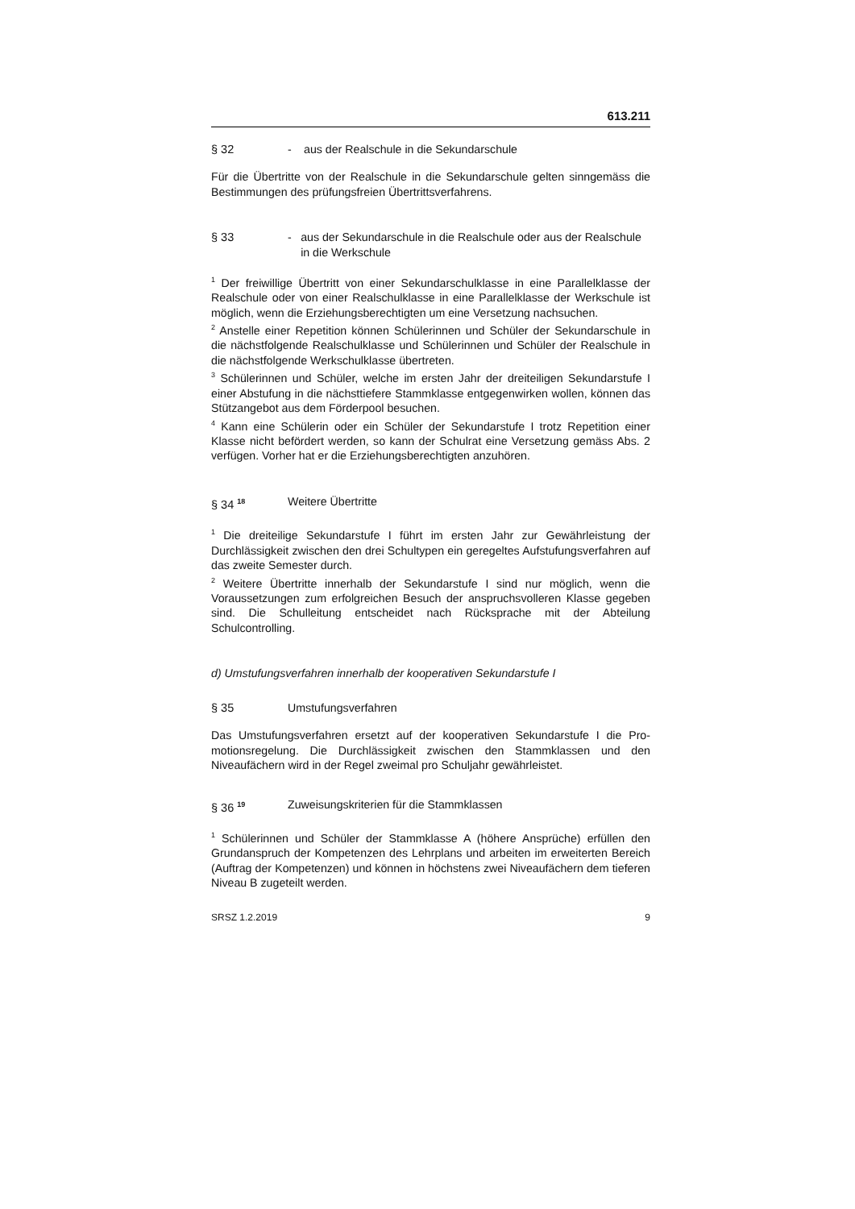613.211
§ 32 - aus der Realschule in die Sekundarschule
Für die Übertritte von der Realschule in die Sekundarschule gelten sinngemäss die Bestimmungen des prüfungsfreien Übertrittsverfahrens.
§ 33 - aus der Sekundarschule in die Realschule oder aus der Real­schule in die Werkschule
<sup>1</sup> Der freiwillige Übertritt von einer Sekundarschulklasse in eine Parallelklasse der Realschule oder von einer Realschulklasse in eine Parallelklasse der Werk­schule ist möglich, wenn die Erziehungsberechtigten um eine Versetzung nach­suchen.
<sup>2</sup> Anstelle einer Repetition können Schülerinnen und Schüler der Sekundarschu­le in die nächstfolgende Realschulklasse und Schülerinnen und Schüler der Realschule in die nächstfolgende Werkschulklasse übertreten.
<sup>3</sup> Schülerinnen und Schüler, welche im ersten Jahr der dreiteiligen Sekundarstu­fe I einer Abstufung in die nächsttiefere Stammklasse entgegenwirken wollen, können das Stützangebot aus dem Förderpool besuchen.
<sup>4</sup> Kann eine Schülerin oder ein Schüler der Sekundarstufe I trotz Repetition einer Klasse nicht befördert werden, so kann der Schulrat eine Versetzung ge­mäss Abs. 2 verfügen. Vorher hat er die Erziehungsberechtigten anzuhören.
§ 34 <sup>18</sup>
Weitere Übertritte
<sup>1</sup> Die dreiteilige Sekundarstufe I führt im ersten Jahr zur Gewährleistung der Durchlässigkeit zwischen den drei Schultypen ein geregeltes Aufstufungsverfah­ren auf das zweite Semester durch.
<sup>2</sup> Weitere Übertritte innerhalb der Sekundarstufe I sind nur möglich, wenn die Voraussetzungen zum erfolgreichen Besuch der anspruchsvolleren Klasse gege­ben sind. Die Schulleitung entscheidet nach Rücksprache mit der Abteilung Schulcontrolling.
d) Umstufungsverfahren innerhalb der kooperativen Sekundarstufe I
§ 35 Umstufungsverfahren
Das Umstufungsverfahren ersetzt auf der kooperativen Sekundarstufe I die Pro­motionsregelung. Die Durchlässigkeit zwischen den Stammklassen und den Niveaufächern wird in der Regel zweimal pro Schuljahr gewährleistet.
§ 36 <sup>19</sup>
Zuweisungskriterien für die Stammklassen
<sup>1</sup> Schülerinnen und Schüler der Stammklasse A (höhere Ansprüche) erfüllen den Grundanspruch der Kompetenzen des Lehrplans und arbeiten im erweiterten Bereich (Auftrag der Kompetenzen) und können in höchstens zwei Niveaufä­chern dem tieferen Niveau B zugeteilt werden.
SRSZ 1.2.2019 9